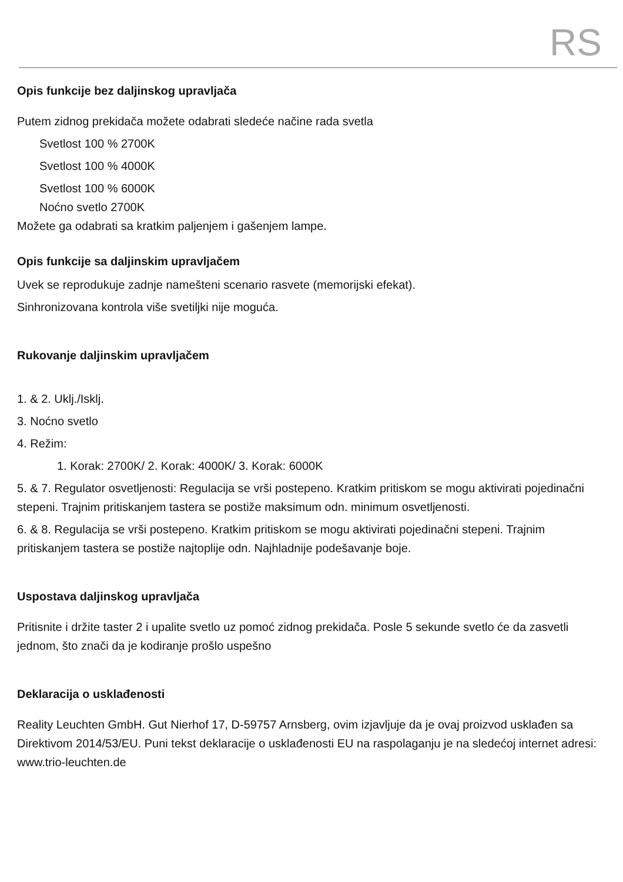RS
Opis funkcije bez daljinskog upravljača
Putem zidnog prekidača možete odabrati sledeće načine rada svetla
Svetlost 100 % 2700K
Svetlost 100 % 4000K
Svetlost 100 % 6000K
Noćno svetlo 2700K
Možete ga odabrati sa kratkim paljenjem i gašenjem lampe.
Opis funkcije sa daljinskim upravljačem
Uvek se reprodukuje zadnje namešteni scenario rasvete (memorijski efekat).
Sinhronizovana kontrola više svetiljki nije moguća.
Rukovanje daljinskim upravljačem
1. & 2. Uklj./Isklj.
3. Noćno svetlo
4. Režim:
1. Korak: 2700K/ 2. Korak: 4000K/ 3. Korak: 6000K
5. & 7. Regulator osvetljenosti: Regulacija se vrši postepeno. Kratkim pritiskom se mogu aktivirati pojedinačni stepeni. Trajnim pritiskanjem tastera se postiže maksimum odn. minimum osvetljenosti.
6. & 8. Regulacija se vrši postepeno. Kratkim pritiskom se mogu aktivirati pojedinačni stepeni. Trajnim pritiskanjem tastera se postiže najtoplije odn. Najhladnije podešavanje boje.
Uspostava daljinskog upravljača
Pritisnite i držite taster 2 i upalite svetlo uz pomoć zidnog prekidača. Posle 5 sekunde svetlo će da zasvetli jednom, što znači da je kodiranje prošlo uspešno
Deklaracija o usklađenosti
Reality Leuchten GmbH. Gut Nierhof 17, D-59757 Arnsberg, ovim izjavljuje da je ovaj proizvod usklađen sa Direktivom 2014/53/EU. Puni tekst deklaracije o usklađenosti EU na raspolaganju je na sledećoj internet adresi: www.trio-leuchten.de